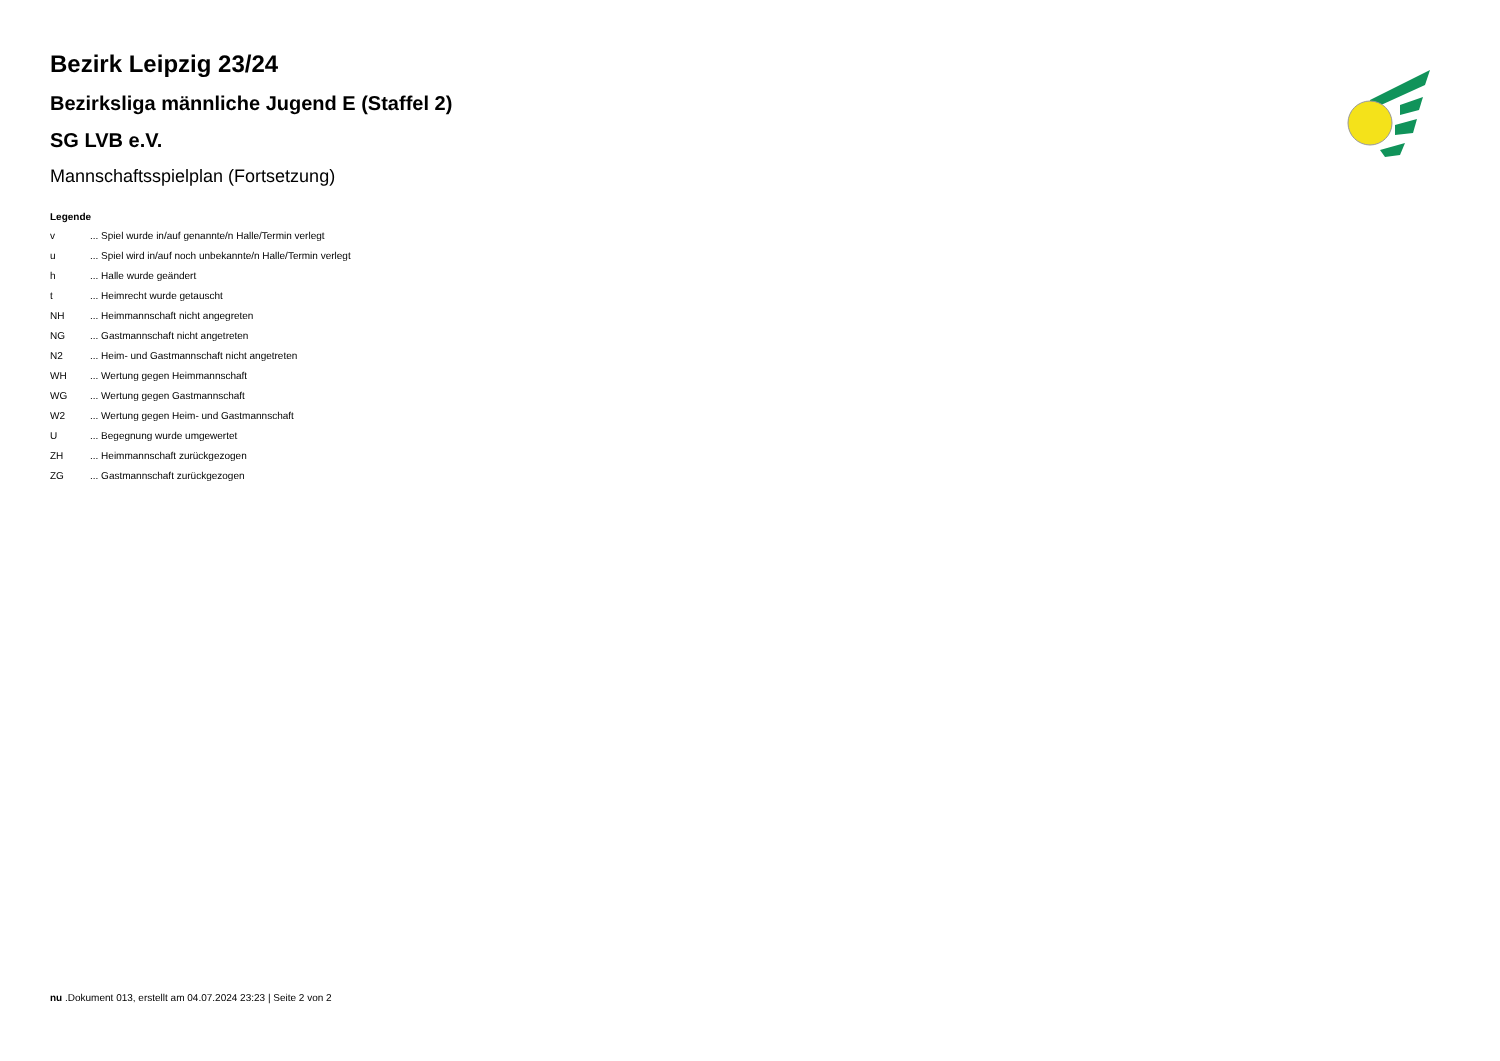Bezirk Leipzig 23/24
Bezirksliga männliche Jugend E (Staffel 2)
SG LVB e.V.
Mannschaftsspielplan (Fortsetzung)
Legende
| v | ... Spiel wurde in/auf genannte/n Halle/Termin verlegt |
| u | ... Spiel wird in/auf noch unbekannte/n Halle/Termin verlegt |
| h | ... Halle wurde geändert |
| t | ... Heimrecht wurde getauscht |
| NH | ... Heimmannschaft nicht angegreten |
| NG | ... Gastmannschaft nicht angetreten |
| N2 | ... Heim- und Gastmannschaft nicht angetreten |
| WH | ... Wertung gegen Heimmannschaft |
| WG | ... Wertung gegen Gastmannschaft |
| W2 | ... Wertung gegen Heim- und Gastmannschaft |
| U | ... Begegnung wurde umgewertet |
| ZH | ... Heimmannschaft zurückgezogen |
| ZG | ... Gastmannschaft zurückgezogen |
nu .Dokument 013, erstellt am 04.07.2024 23:23 | Seite 2 von 2